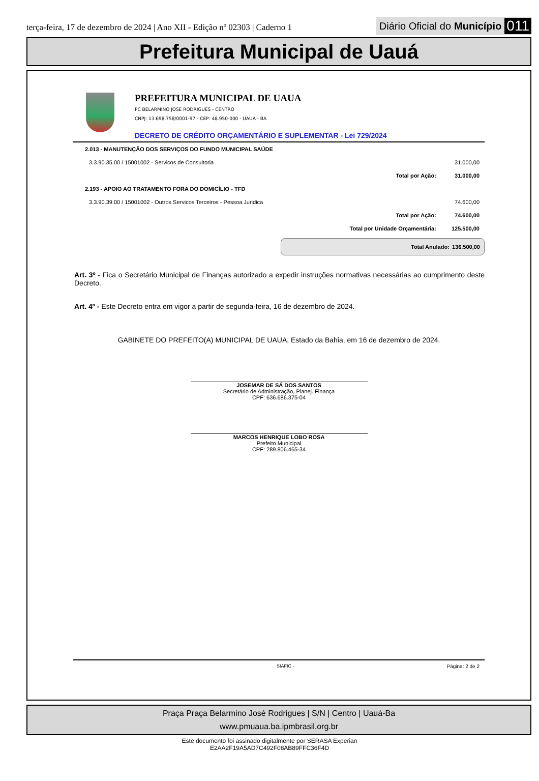terça-feira, 17 de dezembro de 2024 | Ano XII - Edição nº 02303 | Caderno 1
Diário Oficial do Município 011
Prefeitura Municipal de Uauá
PREFEITURA MUNICIPAL DE UAUA
PC BELARMINO JOSE RODRIGUES - CENTRO
CNPJ: 13.698.758/0001-97 - CEP: 48.950-000 - UAUA - BA
DECRETO DE CRÉDITO ORÇAMENTÁRIO E SUPLEMENTAR - Lei 729/2024
| 2.013 - MANUTENÇÃO DOS SERVIÇOS DO FUNDO MUNICIPAL SAÚDE | | |
| 3.3.90.35.00 / 15001002 - Servicos de Consultoria | | 31.000,00 |
| | Total por Ação: | 31.000,00 |
| 2.193 - APOIO AO TRATAMENTO FORA DO DOMICÍLIO - TFD | | |
| 3.3.90.39.00 / 15001002 - Outros Servicos Terceiros - Pessoa Juridica | | 74.600,00 |
| | Total por Ação: | 74.600,00 |
| | Total por Unidade Orçamentária: | 125.500,00 |
Total Anulado: 136.500,00
Art. 3º - Fica o Secretário Municipal de Finanças autorizado a expedir instruções normativas necessárias ao cumprimento deste Decreto.
Art. 4º - Este Decreto entra em vigor a partir de segunda-feira, 16 de dezembro de 2024.
GABINETE DO PREFEITO(A) MUNICIPAL DE UAUA, Estado da Bahia, em 16 de dezembro de 2024.
JOSEMAR DE SÁ DOS SANTOS
Secretário de Administração, Planej. Finança
CPF: 636.686.375-04
MARCOS HENRIQUE LOBO ROSA
Prefeito Municipal
CPF: 289.806.465-34
SIAFIC - Página: 2 de 2
Praça Praça Belarmino José Rodrigues | S/N | Centro | Uauá-Ba
www.pmuaua.ba.ipmbrasil.org.br
Este documento foi assinado digitalmente por SERASA Experian
E2AA2F19A5AD7C492F08AB89FFC36F4D